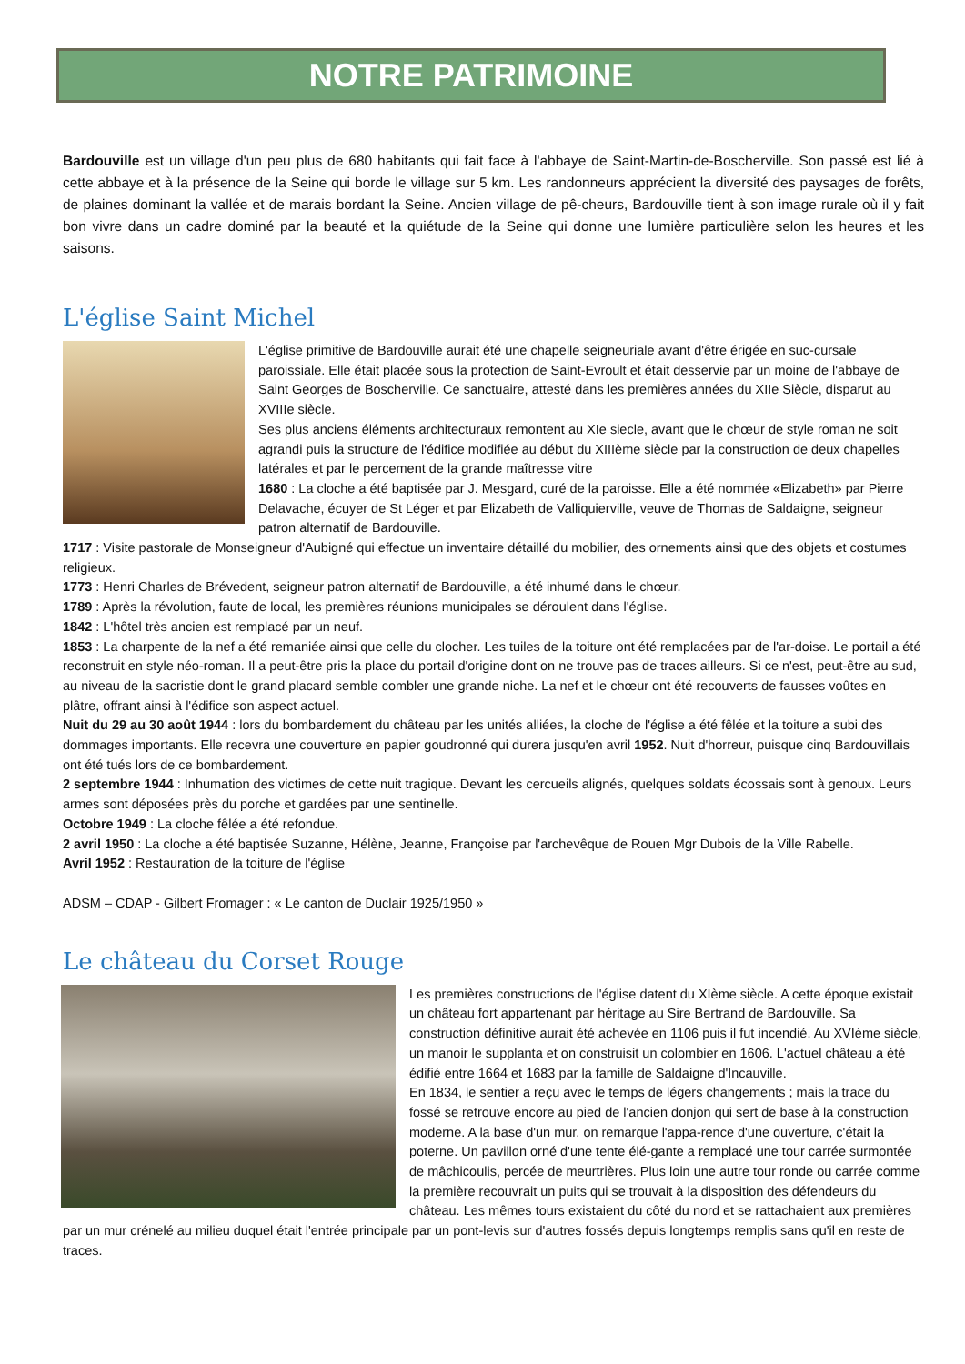NOTRE PATRIMOINE
Bardouville est un village d'un peu plus de 680 habitants qui fait face à l'abbaye de Saint-Martin-de-Boscherville. Son passé est lié à cette abbaye et à la présence de la Seine qui borde le village sur 5 km. Les randonneurs apprécient la diversité des paysages de forêts, de plaines dominant la vallée et de marais bordant la Seine. Ancien village de pê-cheurs, Bardouville tient à son image rurale où il y fait bon vivre dans un cadre dominé par la beauté et la quiétude de la Seine qui donne une lumière particulière selon les heures et les saisons.
L'église Saint Michel
L'église primitive de Bardouville aurait été une chapelle seigneuriale avant d'être érigée en suc-cursale paroissiale. Elle était placée sous la protection de Saint-Evroult et était desservie par un moine de l'abbaye de Saint Georges de Boscherville. Ce sanctuaire, attesté dans les premières années du XIIe Siècle, disparut au XVIIIe siècle.
Ses plus anciens éléments architecturaux remontent au XIe siecle, avant que le chœur de style roman ne soit agrandi puis la structure de l'édifice modifiée au début du XIIIème siècle par la construction de deux chapelles latérales et par le percement de la grande maîtresse vitre
1680 : La cloche a été baptisée par J. Mesgard, curé de la paroisse. Elle a été nommée «Elizabeth» par Pierre Delavache, écuyer de St Léger et par Elizabeth de Valliquierville, veuve de Thomas de Saldaigne, seigneur patron alternatif de Bardouville.
1717 : Visite pastorale de Monseigneur d'Aubigné qui effectue un inventaire détaillé du mobilier, des ornements ainsi que des objets et costumes religieux.
1773 : Henri Charles de Brévedent, seigneur patron alternatif de Bardouville, a été inhumé dans le chœur.
1789 : Après la révolution, faute de local, les premières réunions municipales se déroulent dans l'église.
1842 : L'hôtel très ancien est remplacé par un neuf.
1853 : La charpente de la nef a été remaniée ainsi que celle du clocher. Les tuiles de la toiture ont été remplacées par de l'ar-doise. Le portail a été reconstruit en style néo-roman. Il a peut-être pris la place du portail d'origine dont on ne trouve pas de traces ailleurs. Si ce n'est, peut-être au sud, au niveau de la sacristie dont le grand placard semble combler une grande niche. La nef et le chœur ont été recouverts de fausses voûtes en plâtre, offrant ainsi à l'édifice son aspect actuel.
Nuit du 29 au 30 août 1944 : lors du bombardement du château par les unités alliées, la cloche de l'église a été fêlée et la toiture a subi des dommages importants. Elle recevra une couverture en papier goudronné qui durera jusqu'en avril 1952. Nuit d'horreur, puisque cinq Bardouvillais ont été tués lors de ce bombardement.
2 septembre 1944 : Inhumation des victimes de cette nuit tragique. Devant les cercueils alignés, quelques soldats écossais sont à genoux. Leurs armes sont déposées près du porche et gardées par une sentinelle.
Octobre 1949 : La cloche fêlée a été refondue.
2 avril 1950 : La cloche a été baptisée Suzanne, Hélène, Jeanne, Françoise par l'archevêque de Rouen Mgr Dubois de la Ville Rabelle.
Avril 1952 : Restauration de la toiture de l'église
ADSM – CDAP - Gilbert Fromager : « Le canton de Duclair 1925/1950 »
Le château du Corset Rouge
Les premières constructions de l'église datent du XIème siècle. A cette époque existait un château fort appartenant par héritage au Sire Bertrand de Bardouville. Sa construction définitive aurait été achevée en 1106 puis il fut incendié. Au XVIème siècle, un manoir le supplanta et on construisit un colombier en 1606. L'actuel château a été édifié entre 1664 et 1683 par la famille de Saldaigne d'Incauville.
En 1834, le sentier a reçu avec le temps de légers changements ; mais la trace du fossé se retrouve encore au pied de l'ancien donjon qui sert de base à la construction moderne. A la base d'un mur, on remarque l'appa-rence d'une ouverture, c'était la poterne. Un pavillon orné d'une tente élé-gante a remplacé une tour carrée surmontée de mâchicoulis, percée de meurtrières. Plus loin une autre tour ronde ou carrée comme la première recouvrait un puits qui se trouvait à la disposition des défendeurs du château. Les mêmes tours existaient du côté du nord et se rattachaient aux premières par un mur crénelé au milieu duquel était l'entrée principale par un pont-levis sur d'autres fossés depuis longtemps remplis sans qu'il en reste de traces.